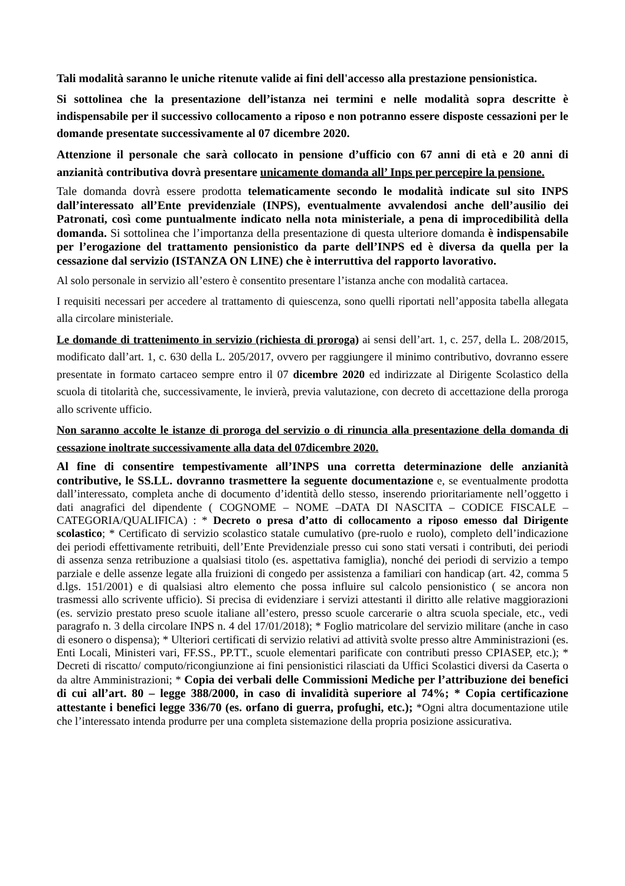Tali modalità saranno le uniche ritenute valide ai fini dell'accesso alla prestazione pensionistica.
Si sottolinea che la presentazione dell’istanza nei termini e nelle modalità sopra descritte è indispensabile per il successivo collocamento a riposo e non potranno essere disposte cessazioni per le domande presentate successivamente al 07 dicembre 2020.
Attenzione il personale che sarà collocato in pensione d’ufficio con 67 anni di età e 20 anni di anzianità contributiva dovrà presentare unicamente domanda all’ Inps per percepire la pensione.
Tale domanda dovrà essere prodotta telematicamente secondo le modalità indicate sul sito INPS dall’interessato all’Ente previdenziale (INPS), eventualmente avvalendosi anche dell’ausilio dei Patronati, così come puntualmente indicato nella nota ministeriale, a pena di improcedibilità della domanda. Si sottolinea che l’importanza della presentazione di questa ulteriore domanda è indispensabile per l’erogazione del trattamento pensionistico da parte dell’INPS ed è diversa da quella per la cessazione dal servizio (ISTANZA ON LINE) che è interruttiva del rapporto lavorativo.
Al solo personale in servizio all’estero è consentito presentare l’istanza anche con modalità cartacea.
I requisiti necessari per accedere al trattamento di quiescenza, sono quelli riportati nell’apposita tabella allegata alla circolare ministeriale.
Le domande di trattenimento in servizio (richiesta di proroga) ai sensi dell’art. 1, c. 257, della L. 208/2015, modificato dall’art. 1, c. 630 della L. 205/2017, ovvero per raggiungere il minimo contributivo, dovranno essere presentate in formato cartaceo sempre entro il 07 dicembre 2020 ed indirizzate al Dirigente Scolastico della scuola di titolarità che, successivamente, le invierà, previa valutazione, con decreto di accettazione della proroga allo scrivente ufficio.
Non saranno accolte le istanze di proroga del servizio o di rinuncia alla presentazione della domanda di cessazione inoltrate successivamente alla data del 07dicembre 2020.
Al fine di consentire tempestivamente all’INPS una corretta determinazione delle anzianità contributive, le SS.LL. dovranno trasmettere la seguente documentazione e, se eventualmente prodotta dall’interessato, completa anche di documento d’identità dello stesso, inserendo prioritariamente nell’oggetto i dati anagrafici del dipendente ( COGNOME – NOME –DATA DI NASCITA – CODICE FISCALE – CATEGORIA/QUALIFICA) : * Decreto o presa d’atto di collocamento a riposo emesso dal Dirigente scolastico; * Certificato di servizio scolastico statale cumulativo (pre-ruolo e ruolo), completo dell’indicazione dei periodi effettivamente retribuiti, dell’Ente Previdenziale presso cui sono stati versati i contributi, dei periodi di assenza senza retribuzione a qualsiasi titolo (es. aspettativa famiglia), nonché dei periodi di servizio a tempo parziale e delle assenze legate alla fruizioni di congedo per assistenza a familiari con handicap (art. 42, comma 5 d.lgs. 151/2001) e di qualsiasi altro elemento che possa influire sul calcolo pensionistico ( se ancora non trasmessi allo scrivente ufficio). Si precisa di evidenziare i servizi attestanti il diritto alle relative maggiorazioni (es. servizio prestato preso scuole italiane all’estero, presso scuole carcerarie o altra scuola speciale, etc., vedi paragrafo n. 3 della circolare INPS n. 4 del 17/01/2018); * Foglio matricolare del servizio militare (anche in caso di esonero o dispensa); * Ulteriori certificati di servizio relativi ad attività svolte presso altre Amministrazioni (es. Enti Locali, Ministeri vari, FF.SS., PP.TT., scuole elementari parificate con contributi presso CPIASEP, etc.); * Decreti di riscatto/ computo/ricongiunzione ai fini pensionistici rilasciati da Uffici Scolastici diversi da Caserta o da altre Amministrazioni; * Copia dei verbali delle Commissioni Mediche per l’attribuzione dei benefici di cui all’art. 80 – legge 388/2000, in caso di invalidità superiore al 74%; * Copia certificazione attestante i benefici legge 336/70 (es. orfano di guerra, profughi, etc.); *Ogni altra documentazione utile che l’interessato intenda produrre per una completa sistemazione della propria posizione assicurativa.